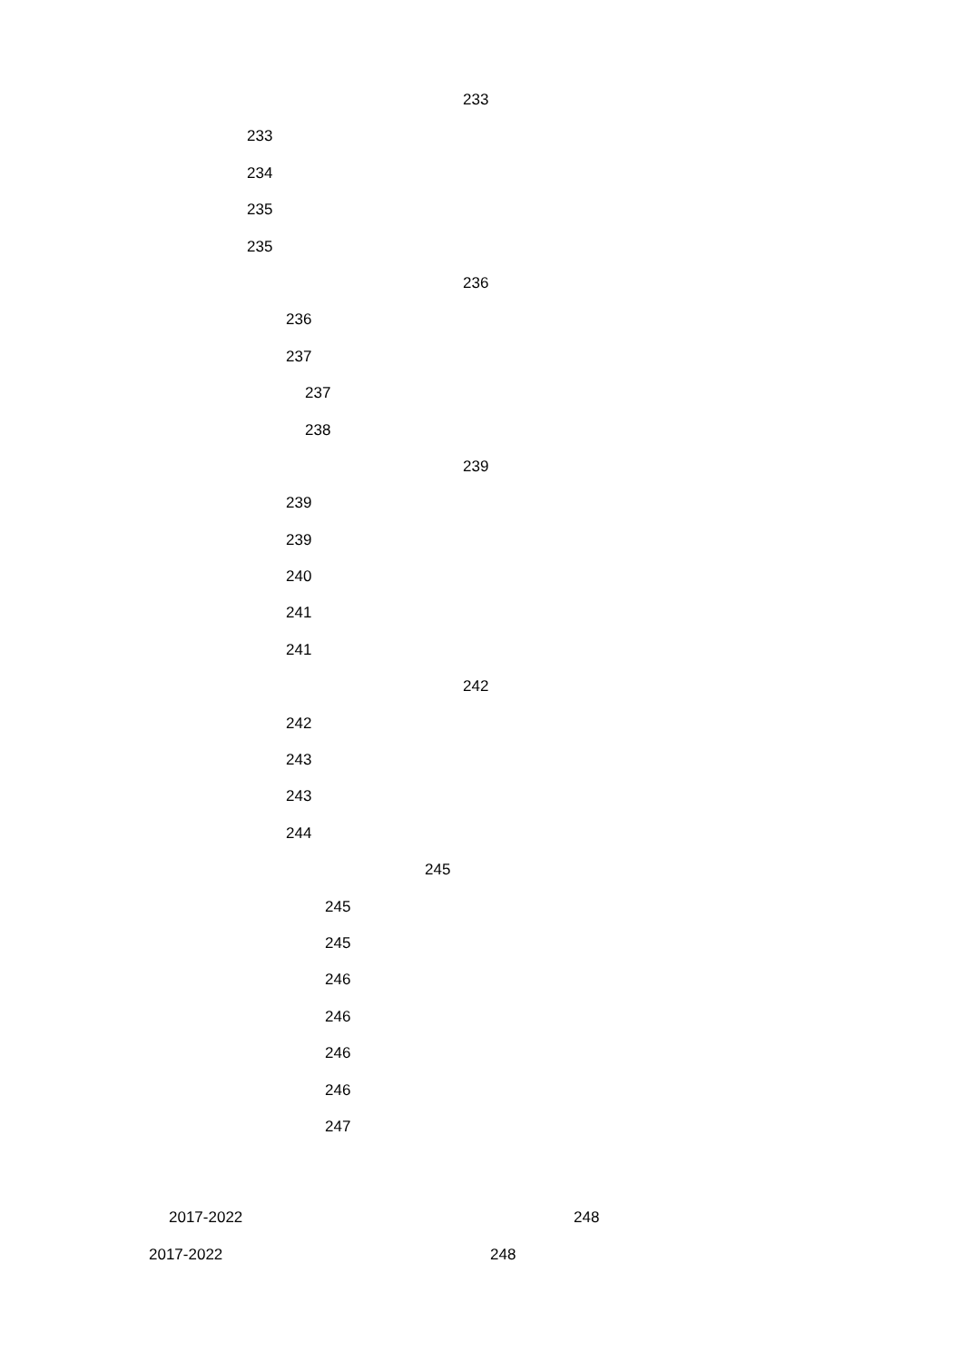233
233
234
235
235
236
236
237
237
238
239
239
239
240
241
241
242
242
243
243
244
245
245
245
246
246
246
246
247
2017-2022 248
2017-2022 248